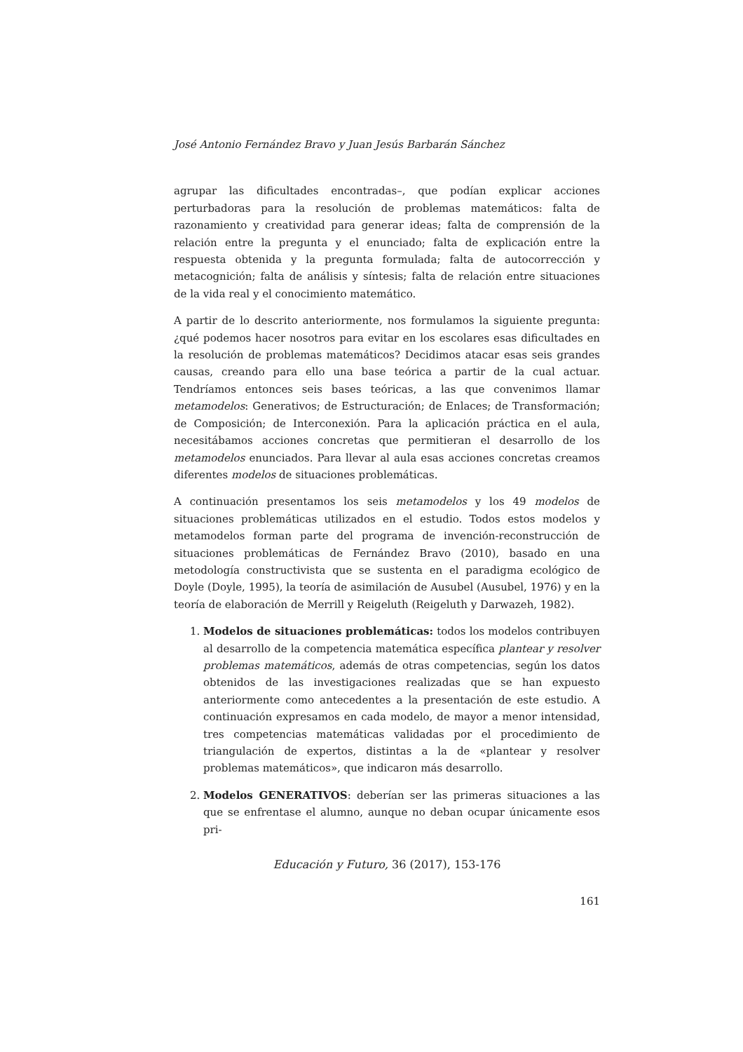José Antonio Fernández Bravo y Juan Jesús Barbarán Sánchez
agrupar las dificultades encontradas–, que podían explicar acciones perturbadoras para la resolución de problemas matemáticos: falta de razonamiento y creatividad para generar ideas; falta de comprensión de la relación entre la pregunta y el enunciado; falta de explicación entre la respuesta obtenida y la pregunta formulada; falta de autocorrección y metacognición; falta de análisis y síntesis; falta de relación entre situaciones de la vida real y el conocimiento matemático.
A partir de lo descrito anteriormente, nos formulamos la siguiente pregunta: ¿qué podemos hacer nosotros para evitar en los escolares esas dificultades en la resolución de problemas matemáticos? Decidimos atacar esas seis grandes causas, creando para ello una base teórica a partir de la cual actuar. Tendríamos entonces seis bases teóricas, a las que convenimos llamar metamodelos: Generativos; de Estructuración; de Enlaces; de Transformación; de Composición; de Interconexión. Para la aplicación práctica en el aula, necesitábamos acciones concretas que permitieran el desarrollo de los metamodelos enunciados. Para llevar al aula esas acciones concretas creamos diferentes modelos de situaciones problemáticas.
A continuación presentamos los seis metamodelos y los 49 modelos de situaciones problemáticas utilizados en el estudio. Todos estos modelos y metamodelos forman parte del programa de invención-reconstrucción de situaciones problemáticas de Fernández Bravo (2010), basado en una metodología constructivista que se sustenta en el paradigma ecológico de Doyle (Doyle, 1995), la teoría de asimilación de Ausubel (Ausubel, 1976) y en la teoría de elaboración de Merrill y Reigeluth (Reigeluth y Darwazeh, 1982).
1. Modelos de situaciones problemáticas: todos los modelos contribuyen al desarrollo de la competencia matemática específica plantear y resolver problemas matemáticos, además de otras competencias, según los datos obtenidos de las investigaciones realizadas que se han expuesto anteriormente como antecedentes a la presentación de este estudio. A continuación expresamos en cada modelo, de mayor a menor intensidad, tres competencias matemáticas validadas por el procedimiento de triangulación de expertos, distintas a la de «plantear y resolver problemas matemáticos», que indicaron más desarrollo.
2. Modelos GENERATIVOS: deberían ser las primeras situaciones a las que se enfrentase el alumno, aunque no deban ocupar únicamente esos pri-
Educación y Futuro, 36 (2017), 153-176
161